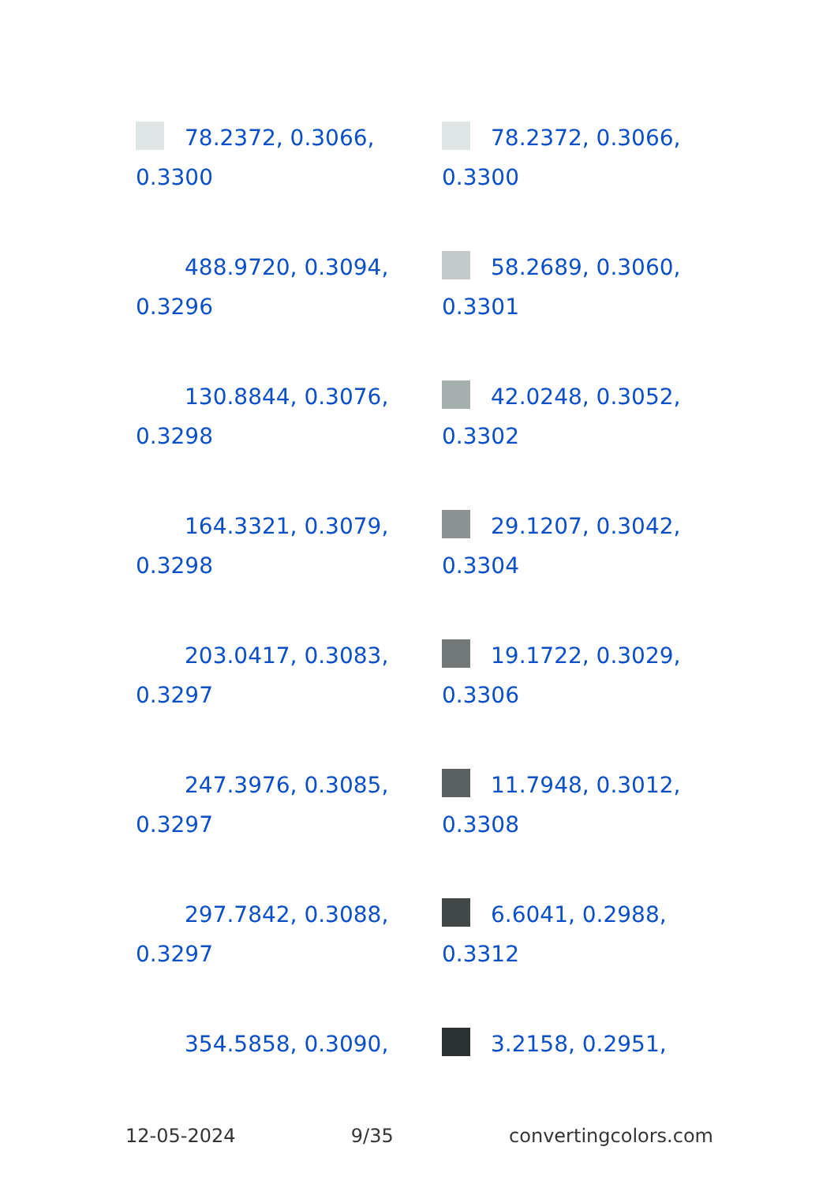78.2372, 0.3066,
0.3300
78.2372, 0.3066,
0.3300
488.9720, 0.3094,
0.3296
58.2689, 0.3060,
0.3301
130.8844, 0.3076,
0.3298
42.0248, 0.3052,
0.3302
164.3321, 0.3079,
0.3298
29.1207, 0.3042,
0.3304
203.0417, 0.3083,
0.3297
19.1722, 0.3029,
0.3306
247.3976, 0.3085,
0.3297
11.7948, 0.3012,
0.3308
297.7842, 0.3088,
0.3297
6.6041, 0.2988,
0.3312
354.5858, 0.3090,
3.2158, 0.2951,
12-05-2024 9/35 convertingcolors.com